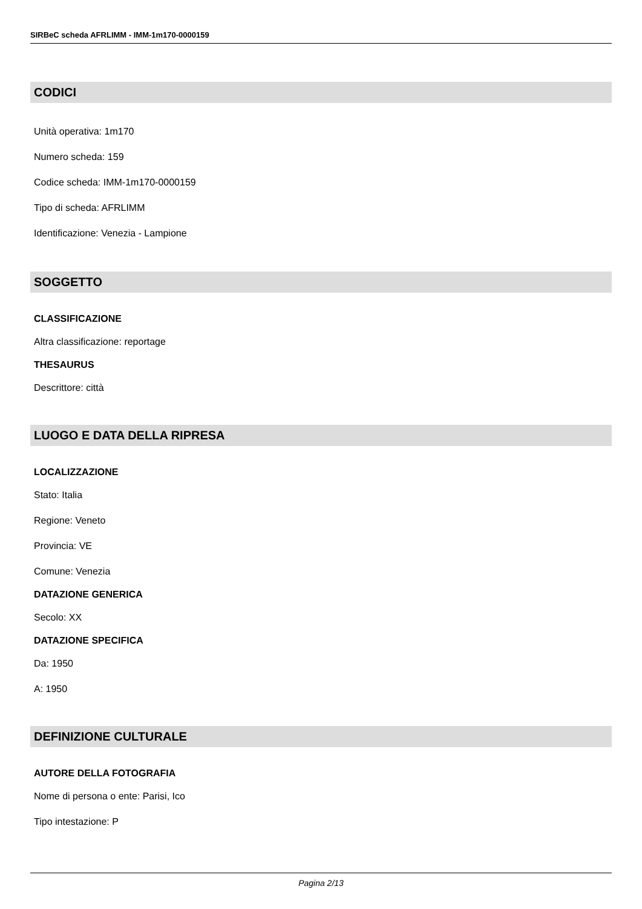SIRBeC scheda AFRLIMM - IMM-1m170-0000159
CODICI
Unità operativa: 1m170
Numero scheda: 159
Codice scheda: IMM-1m170-0000159
Tipo di scheda: AFRLIMM
Identificazione: Venezia - Lampione
SOGGETTO
CLASSIFICAZIONE
Altra classificazione: reportage
THESAURUS
Descrittore: città
LUOGO E DATA DELLA RIPRESA
LOCALIZZAZIONE
Stato: Italia
Regione: Veneto
Provincia: VE
Comune: Venezia
DATAZIONE GENERICA
Secolo: XX
DATAZIONE SPECIFICA
Da: 1950
A: 1950
DEFINIZIONE CULTURALE
AUTORE DELLA FOTOGRAFIA
Nome di persona o ente: Parisi, Ico
Tipo intestazione: P
Pagina 2/13